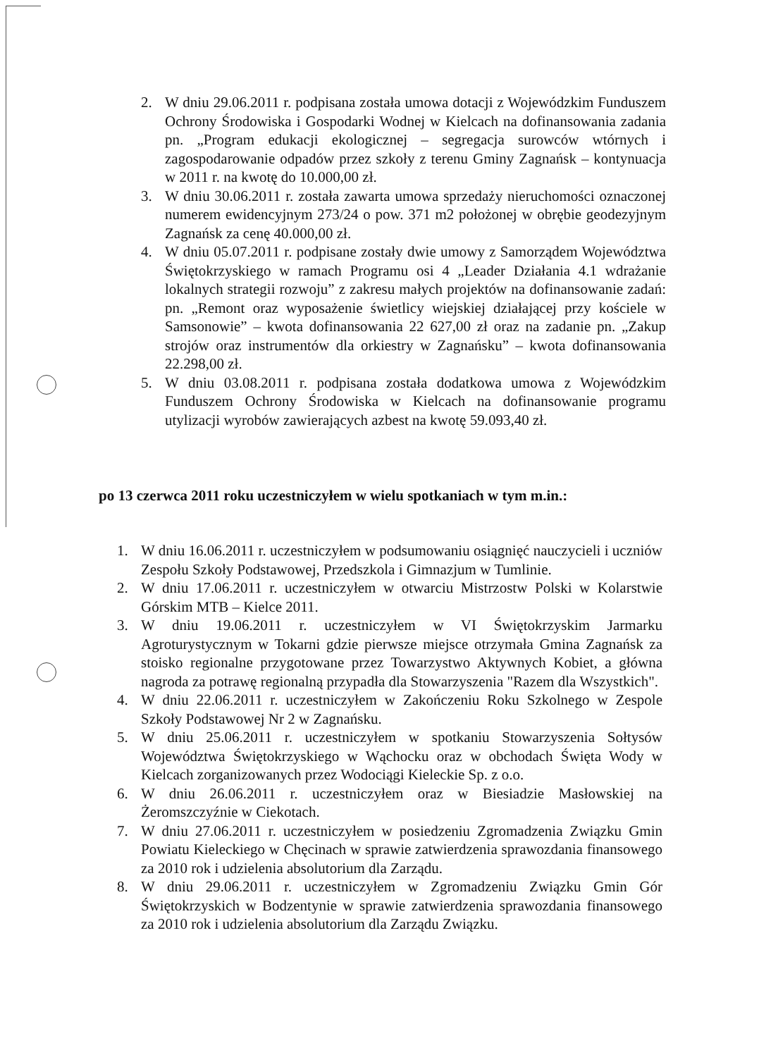2. W dniu 29.06.2011 r. podpisana została umowa dotacji z Wojewódzkim Funduszem Ochrony Środowiska i Gospodarki Wodnej w Kielcach na dofinansowania zadania pn. „Program edukacji ekologicznej – segregacja surowców wtórnych i zagospodarowanie odpadów przez szkoły z terenu Gminy Zagnańsk – kontynuacja w 2011 r. na kwotę do 10.000,00 zł.
3. W dniu 30.06.2011 r. została zawarta umowa sprzedaży nieruchomości oznaczonej numerem ewidencyjnym 273/24 o pow. 371 m2 położonej w obrębie geodezyjnym Zagnańsk za cenę 40.000,00 zł.
4. W dniu 05.07.2011 r. podpisane zostały dwie umowy z Samorządem Województwa Świętokrzyskiego w ramach Programu osi 4 „Leader Działania 4.1 wdrażanie lokalnych strategii rozwoju” z zakresu małych projektów na dofinansowanie zadań: pn. „Remont oraz wyposażenie świetlicy wiejskiej działającej przy kościele w Samsonowie” – kwota dofinansowania 22 627,00 zł oraz na zadanie pn. „Zakup strojów oraz instrumentów dla orkiestry w Zagnańsku” – kwota dofinansowania 22.298,00 zł.
5. W dniu 03.08.2011 r. podpisana została dodatkowa umowa z Wojewódzkim Funduszem Ochrony Środowiska w Kielcach na dofinansowanie programu utylizacji wyrobów zawierających azbest na kwotę 59.093,40 zł.
po 13 czerwca 2011 roku uczestniczyłem w wielu spotkaniach w tym m.in.:
1. W dniu 16.06.2011 r. uczestniczyłem w podsumowaniu osiągnięć nauczycieli i uczniów Zespołu Szkoły Podstawowej, Przedszkola i Gimnazjum w Tumlinie.
2. W dniu 17.06.2011 r. uczestniczyłem w otwarciu Mistrzostw Polski w Kolarstwie Górskim MTB – Kielce 2011.
3. W dniu 19.06.2011 r. uczestniczyłem w VI Świętokrzyskim Jarmarku Agroturystycznym w Tokarni gdzie pierwsze miejsce otrzymała Gmina Zagnańsk za stoisko regionalne przygotowane przez Towarzystwo Aktywnych Kobiet, a główna nagroda za potrawę regionalną przypadła dla Stowarzyszenia "Razem dla Wszystkich".
4. W dniu 22.06.2011 r. uczestniczyłem w Zakończeniu Roku Szkolnego w Zespole Szkoły Podstawowej Nr 2 w Zagnańsku.
5. W dniu 25.06.2011 r. uczestniczyłem w spotkaniu Stowarzyszenia Sołtysów Województwa Świętokrzyskiego w Wąchocku oraz w obchodach Święta Wody w Kielcach zorganizowanych przez Wodociągi Kieleckie Sp. z o.o.
6. W dniu 26.06.2011 r. uczestniczyłem oraz w Biesiadzie Masłowskiej na Żeromszczyźnie w Ciekotach.
7. W dniu 27.06.2011 r. uczestniczyłem w posiedzeniu Zgromadzenia Związku Gmin Powiatu Kieleckiego w Chęcinach w sprawie zatwierdzenia sprawozdania finansowego za 2010 rok i udzielenia absolutorium dla Zarządu.
8. W dniu 29.06.2011 r. uczestniczyłem w Zgromadzeniu Związku Gmin Gór Świętokrzyskich w Bodzentynie w sprawie zatwierdzenia sprawozdania finansowego za 2010 rok i udzielenia absolutorium dla Zarządu Związku.